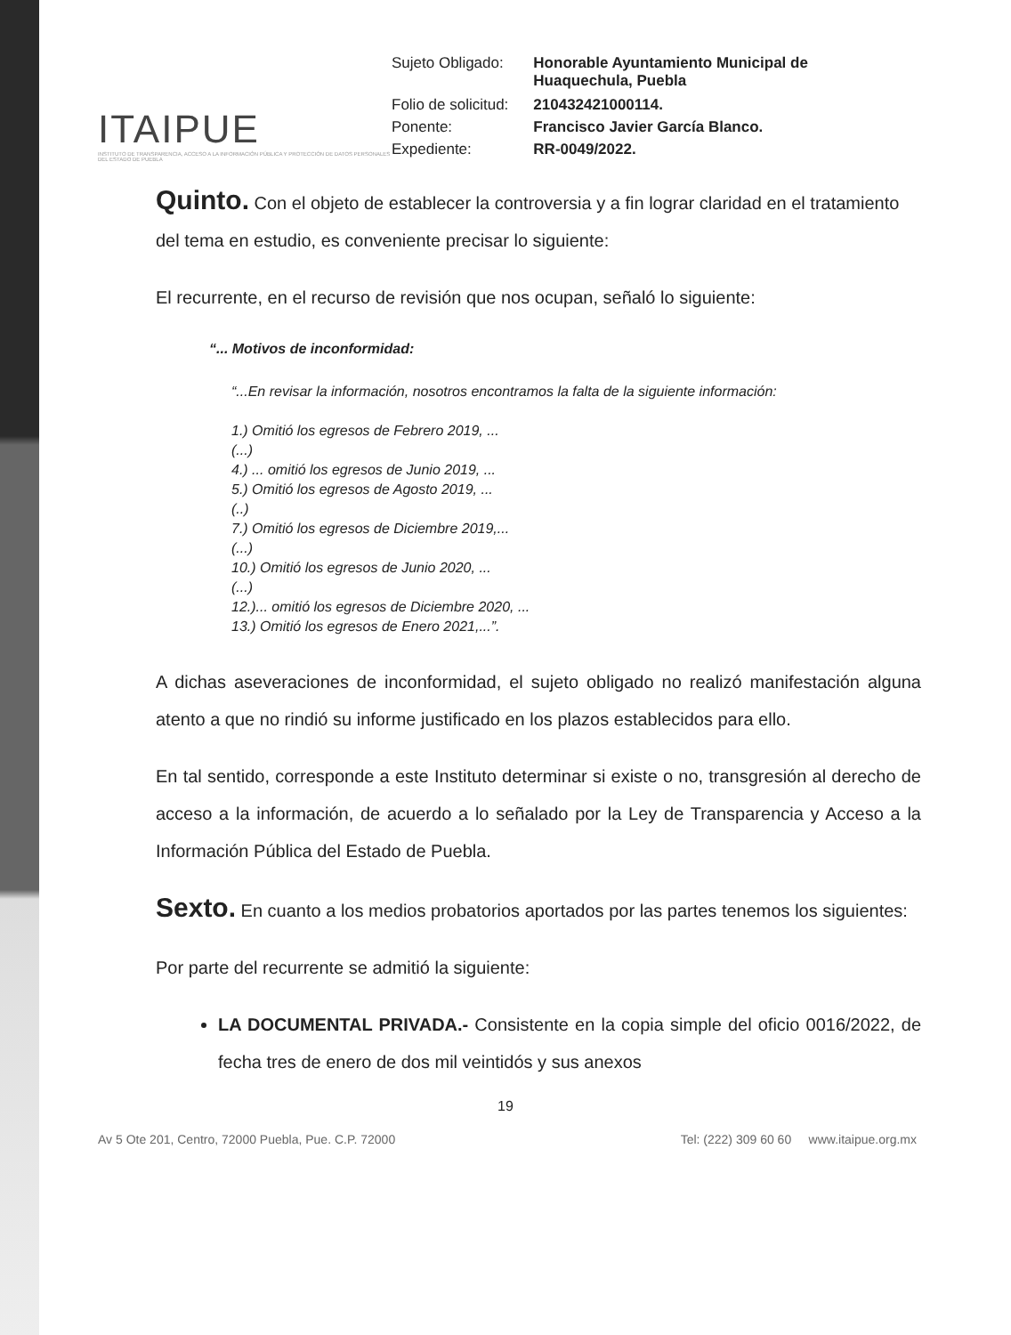ITAIPUE
INSTITUTO DE TRANSPARENCIA, ACCESO A LA INFORMACIÓN PÚBLICA Y PROTECCIÓN DE DATOS PERSONALES DEL ESTADO DE PUEBLA
| Sujeto Obligado: | Honorable Ayuntamiento Municipal de Huaquechula, Puebla |
| Folio de solicitud: | 210432421000114. |
| Ponente: | Francisco Javier García Blanco. |
| Expediente: | RR-0049/2022. |
Quinto.
Con el objeto de establecer la controversia y a fin lograr claridad en el tratamiento del tema en estudio, es conveniente precisar lo siguiente:
El recurrente, en el recurso de revisión que nos ocupan, señaló lo siguiente:
“... Motivos de inconformidad:
“...En revisar la información, nosotros encontramos la falta de la siguiente información:
1.) Omitió los egresos de Febrero 2019, ...
(...)
4.) ... omitió los egresos de Junio 2019, ...
5.) Omitió los egresos de Agosto 2019, ...
(..)
7.) Omitió los egresos de Diciembre 2019,...
(...)
10.) Omitió los egresos de Junio 2020, ...
(...)
12.)... omitió los egresos de Diciembre 2020, ...
13.) Omitió los egresos de Enero 2021,...”.
A dichas aseveraciones de inconformidad, el sujeto obligado no realizó manifestación alguna atento a que no rindió su informe justificado en los plazos establecidos para ello.
En tal sentido, corresponde a este Instituto determinar si existe o no, transgresión al derecho de acceso a la información, de acuerdo a lo señalado por la Ley de Transparencia y Acceso a la Información Pública del Estado de Puebla.
Sexto.
En cuanto a los medios probatorios aportados por las partes tenemos los siguientes:
Por parte del recurrente se admitió la siguiente:
LA DOCUMENTAL PRIVADA.- Consistente en la copia simple del oficio 0016/2022, de fecha tres de enero de dos mil veintidós y sus anexos
19
Av 5 Ote 201, Centro, 72000 Puebla, Pue. C.P. 72000 Tel: (222) 309 60 60 www.itaipue.org.mx